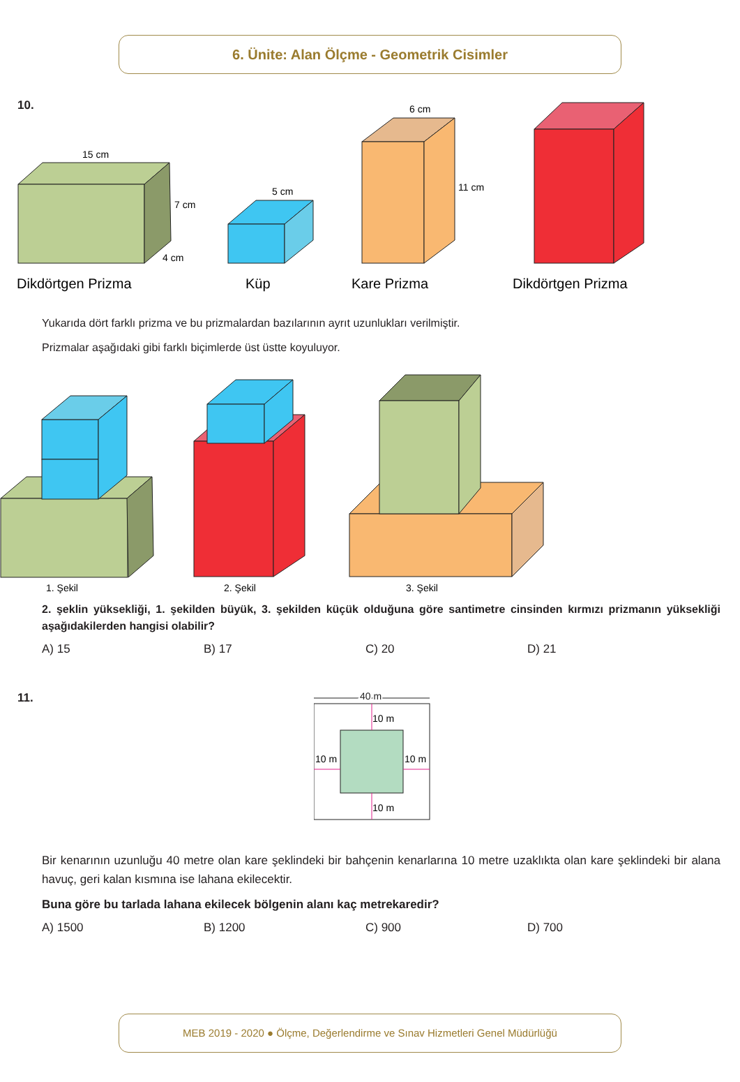6. Ünite: Alan Ölçme - Geometrik Cisimler
10.
15 cm
7 cm
4 cm
5 cm
6 cm
11 cm
Dikdörtgen Prizma
Küp
Kare Prizma
Dikdörtgen Prizma
Yukarıda dört farklı prizma ve bu prizmalardan bazılarının ayrıt uzunlukları verilmiştir.
Prizmalar aşağıdaki gibi farklı biçimlerde üst üstte koyuluyor.
1. Şekil
2. Şekil
3. Şekil
2. şeklin yüksekliği, 1. şekilden büyük, 3. şekilden küçük olduğuna göre santimetre cinsinden kırmızı prizmanın yüksekliği aşağıdakilerden hangisi olabilir?
A) 15 B) 17 C) 20 D) 21
11.
40 m
10 m
10 m
10 m
10 m
Bir kenarının uzunluğu 40 metre olan kare şeklindeki bir bahçenin kenarlarına 10 metre uzaklıkta olan kare şeklindeki bir alana havuç, geri kalan kısmına ise lahana ekilecektir.
Buna göre bu tarlada lahana ekilecek bölgenin alanı kaç metrekaredir?
A) 1500 B) 1200 C) 900 D) 700
MEB 2019 - 2020 ● Ölçme, Değerlendirme ve Sınav Hizmetleri Genel Müdürlüğü